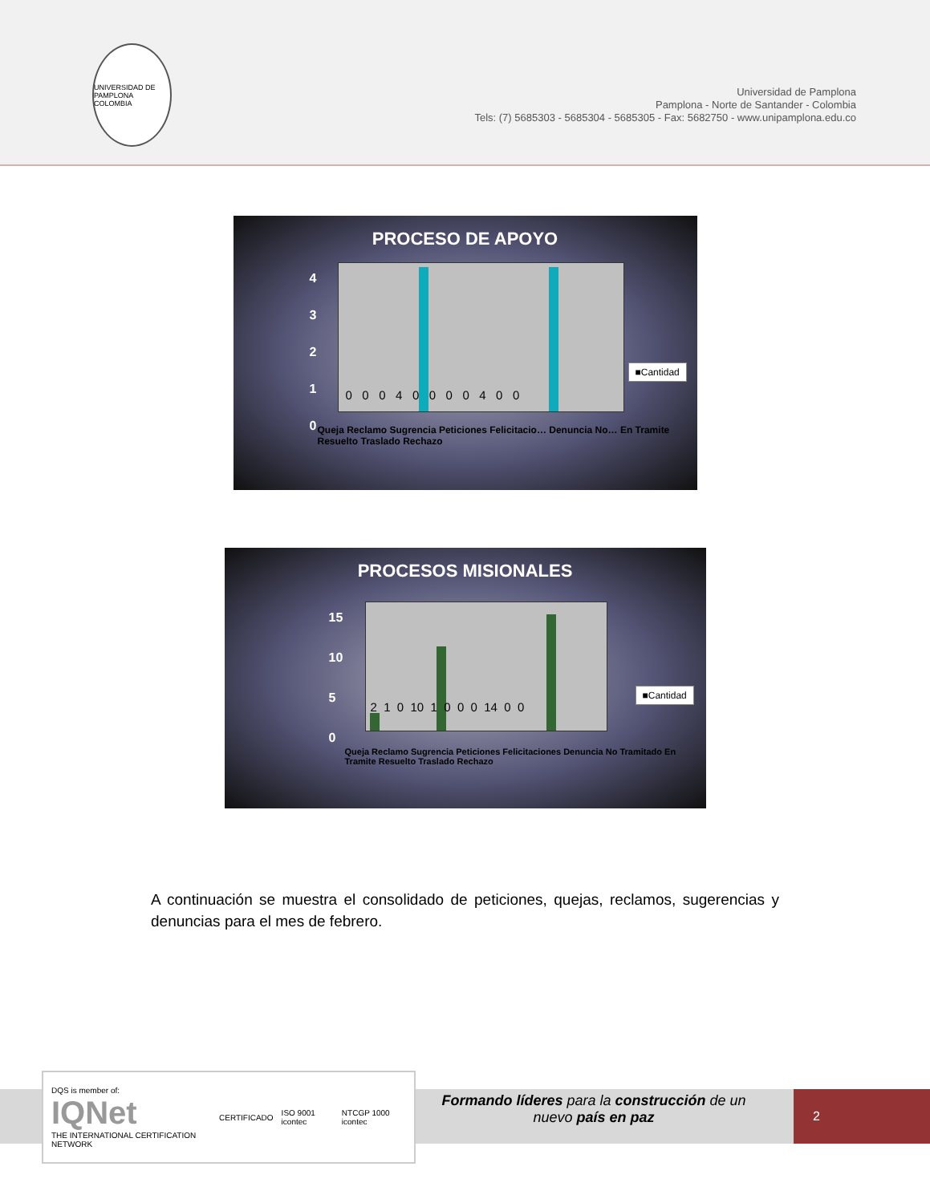UNIVERSIDAD DE PAMPLONA COLOMBIA
Universidad de Pamplona
Pamplona - Norte de Santander - Colombia
Tels: (7) 5685303 - 5685304 - 5685305 - Fax: 5682750 - www.unipamplona.edu.co
PROCESO DE APOYO
4
3
2
1
0
0 0 0 4 0 0 0 0 4 0 0
■Cantidad
Queja Reclamo Sugrencia Peticiones Felicitacio… Denuncia No… En Tramite Resuelto Traslado Rechazo
PROCESOS MISIONALES
15
10
5
0
2 1 0 10 1 0 0 0 14 0 0
■Cantidad
Queja Reclamo Sugrencia Peticiones Felicitaciones Denuncia No Tramitado En Tramite Resuelto Traslado Rechazo
A continuación se muestra el consolidado de peticiones, quejas, reclamos, sugerencias y denuncias para el mes de febrero.
DQS is member of:
IQNet
THE INTERNATIONAL CERTIFICATION NETWORK
CERTIFICADO ISO 9001 icontec NTCGP 1000 icontec
Formando líderes para la construcción de un
nuevo país en paz
2